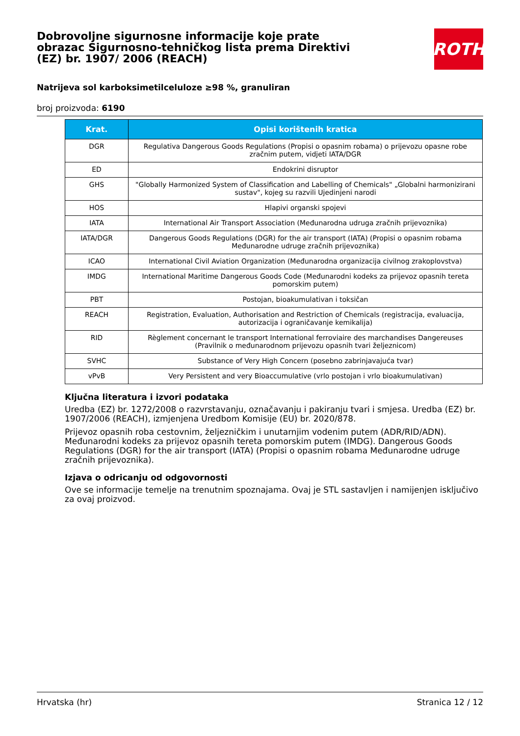Dobrovoljne sigurnosne informacije koje prate obrazac Sigurnosno-tehničkog lista prema Direktivi (EZ) br. 1907/ 2006 (REACH)
ROTH
Natrijeva sol karboksimetilceluloze ≥98 %, granuliran
broj proizvoda: 6190
| Krat. | Opisi korištenih kratica |
| --- | --- |
| DGR | Regulativa Dangerous Goods Regulations (Propisi o opasnim robama) o prijevozu opasne robe zračnim putem, vidjeti IATA/DGR |
| ED | Endokrini disruptor |
| GHS | "Globally Harmonized System of Classification and Labelling of Chemicals" „Globalni harmonizirani sustav", kojeg su razvili Ujedinjeni narodi |
| HOS | Hlapivi organski spojevi |
| IATA | International Air Transport Association (Međunarodna udruga zračnih prijevoznika) |
| IATA/DGR | Dangerous Goods Regulations (DGR) for the air transport (IATA) (Propisi o opasnim robama Međunarodne udruge zračnih prijevoznika) |
| ICAO | International Civil Aviation Organization (Međunarodna organizacija civilnog zrakoplovstva) |
| IMDG | International Maritime Dangerous Goods Code (Međunarodni kodeks za prijevoz opasnih tereta pomorskim putem) |
| PBT | Postojan, bioakumulativan i toksičan |
| REACH | Registration, Evaluation, Authorisation and Restriction of Chemicals (registracija, evaluacija, autorizacija i ograničavanje kemikalija) |
| RID | Règlement concernant le transport International ferroviaire des marchandises Dangereuses (Pravilnik o međunarodnom prijevozu opasnih tvari željeznicom) |
| SVHC | Substance of Very High Concern (posebno zabrinjavajuća tvar) |
| vPvB | Very Persistent and very Bioaccumulative (vrlo postojan i vrlo bioakumulativan) |
Ključna literatura i izvori podataka
Uredba (EZ) br. 1272/2008 o razvrstavanju, označavanju i pakiranju tvari i smjesa. Uredba (EZ) br. 1907/2006 (REACH), izmjenjena Uredbom Komisije (EU) br. 2020/878.
Prijevoz opasnih roba cestovnim, željezničkim i unutarnjim vodenim putem (ADR/RID/ADN). Međunarodni kodeks za prijevoz opasnih tereta pomorskim putem (IMDG). Dangerous Goods Regulations (DGR) for the air transport (IATA) (Propisi o opasnim robama Međunarodne udruge zračnih prijevoznika).
Izjava o odricanju od odgovornosti
Ove se informacije temelje na trenutnim spoznajama. Ovaj je STL sastavljen i namijenjen isključivo za ovaj proizvod.
Hrvatska (hr) Stranica 12 / 12